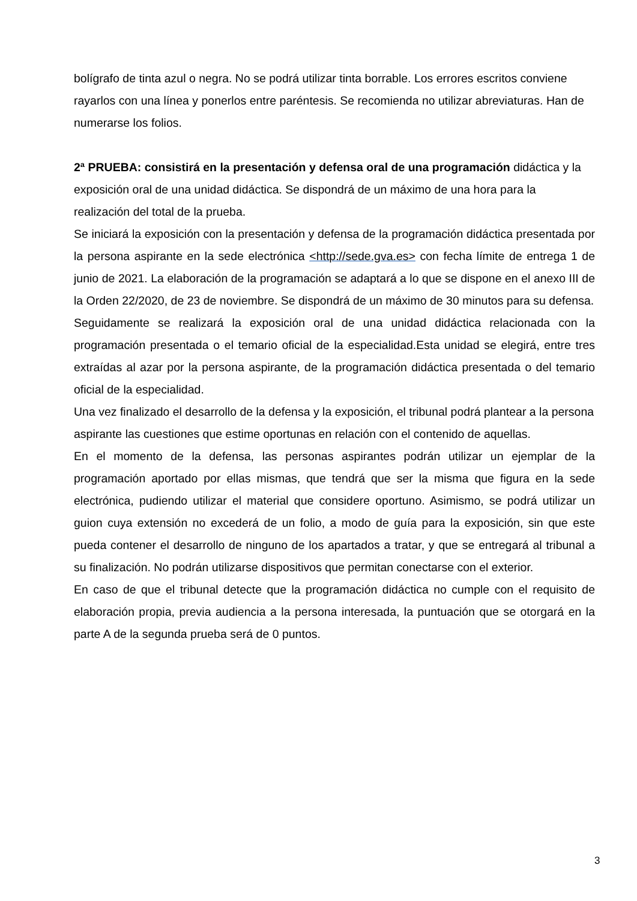bolígrafo de tinta azul o negra. No se podrá utilizar tinta borrable. Los errores escritos conviene rayarlos con una línea y ponerlos entre paréntesis. Se recomienda no utilizar abreviaturas. Han de numerarse los folios.
2ª PRUEBA: consistirá en la presentación y defensa oral de una programación didáctica y la exposición oral de una unidad didáctica. Se dispondrá de un máximo de una hora para la realización del total de la prueba.
Se iniciará la exposición con la presentación y defensa de la programación didáctica presentada por la persona aspirante en la sede electrónica <http://sede.gva.es> con fecha límite de entrega 1 de junio de 2021. La elaboración de la programación se adaptará a lo que se dispone en el anexo III de la Orden 22/2020, de 23 de noviembre. Se dispondrá de un máximo de 30 minutos para su defensa.
Seguidamente se realizará la exposición oral de una unidad didáctica relacionada con la programación presentada o el temario oficial de la especialidad.Esta unidad se elegirá, entre tres extraídas al azar por la persona aspirante, de la programación didáctica presentada o del temario oficial de la especialidad.
Una vez finalizado el desarrollo de la defensa y la exposición, el tribunal podrá plantear a la persona aspirante las cuestiones que estime oportunas en relación con el contenido de aquellas.
En el momento de la defensa, las personas aspirantes podrán utilizar un ejemplar de la programación aportado por ellas mismas, que tendrá que ser la misma que figura en la sede electrónica, pudiendo utilizar el material que considere oportuno. Asimismo, se podrá utilizar un guion cuya extensión no excederá de un folio, a modo de guía para la exposición, sin que este pueda contener el desarrollo de ninguno de los apartados a tratar, y que se entregará al tribunal a su finalización. No podrán utilizarse dispositivos que permitan conectarse con el exterior.
En caso de que el tribunal detecte que la programación didáctica no cumple con el requisito de elaboración propia, previa audiencia a la persona interesada, la puntuación que se otorgará en la parte A de la segunda prueba será de 0 puntos.
3